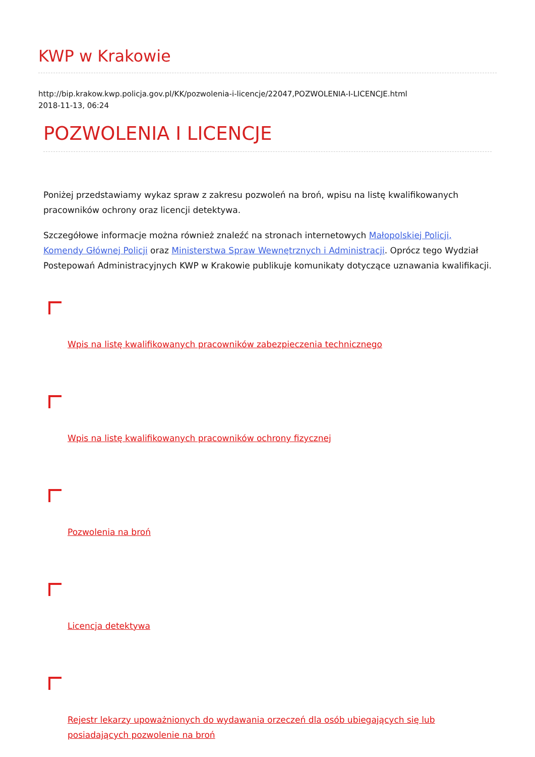KWP w Krakowie
http://bip.krakow.kwp.policja.gov.pl/KK/pozwolenia-i-licencje/22047,POZWOLENIA-I-LICENCJE.html
2018-11-13, 06:24
POZWOLENIA I LICENCJE
Poniżej przedstawiamy wykaz spraw z zakresu pozwoleń na broń, wpisu na listę kwalifikowanych pracowników ochrony oraz licencji detektywa.
Szczegółowe informacje można również znaleźć na stronach internetowych Małopolskiej Policji, Komendy Głównej Policji oraz Ministerstwa Spraw Wewnętrznych i Administracji. Oprócz tego Wydział Postepowań Administracyjnych KWP w Krakowie publikuje komunikaty dotyczące uznawania kwalifikacji.
Wpis na listę kwalifikowanych pracowników zabezpieczenia technicznego
Wpis na listę kwalifikowanych pracowników ochrony fizycznej
Pozwolenia na broń
Licencja detektywa
Rejestr lekarzy upoważnionych do wydawania orzeczeń dla osób ubiegających się lub posiadających pozwolenie na broń